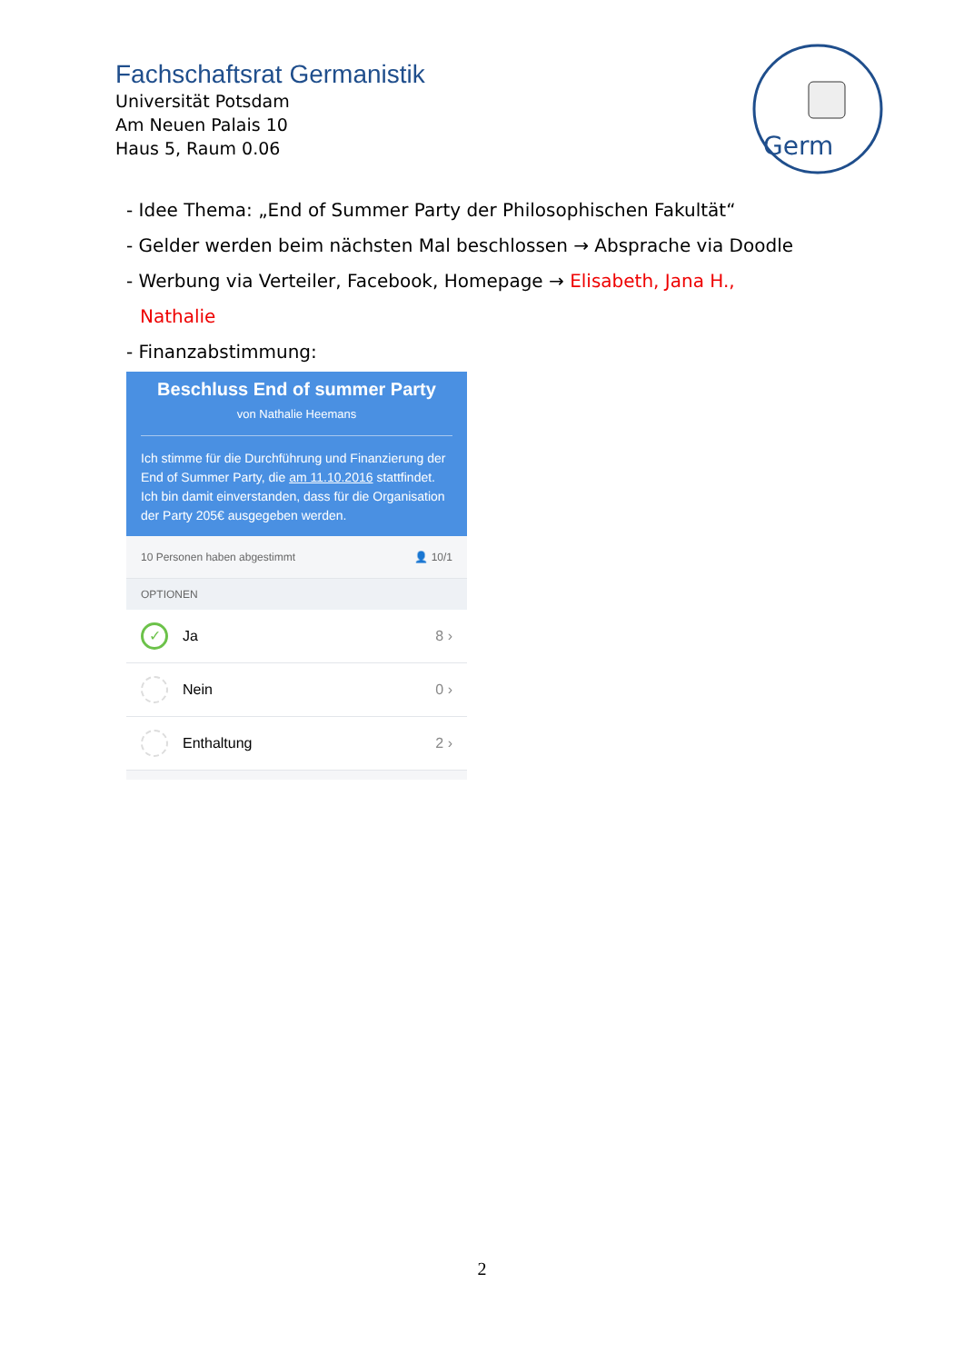Fachschaftsrat Germanistik
Universität Potsdam
Am Neuen Palais 10
Haus 5, Raum 0.06
Germ
- Idee Thema: „End of Summer Party der Philosophischen Fakultät“
- Gelder werden beim nächsten Mal beschlossen → Absprache via Doodle
- Werbung via Verteiler, Facebook, Homepage → Elisabeth, Jana H.,
Nathalie
- Finanzabstimmung:
Beschluss End of summer Party
von Nathalie Heemans
Ich stimme für die Durchführung und Finanzierung der End of Summer Party, die am 11.10.2016 stattfindet. Ich bin damit einverstanden, dass für die Organisation der Party 205€ ausgegeben werden.
10 Personen haben abgestimmt 👤 10/1
OPTIONEN
✓
Ja 8 ›
Nein 0 ›
Enthaltung 2 ›
2